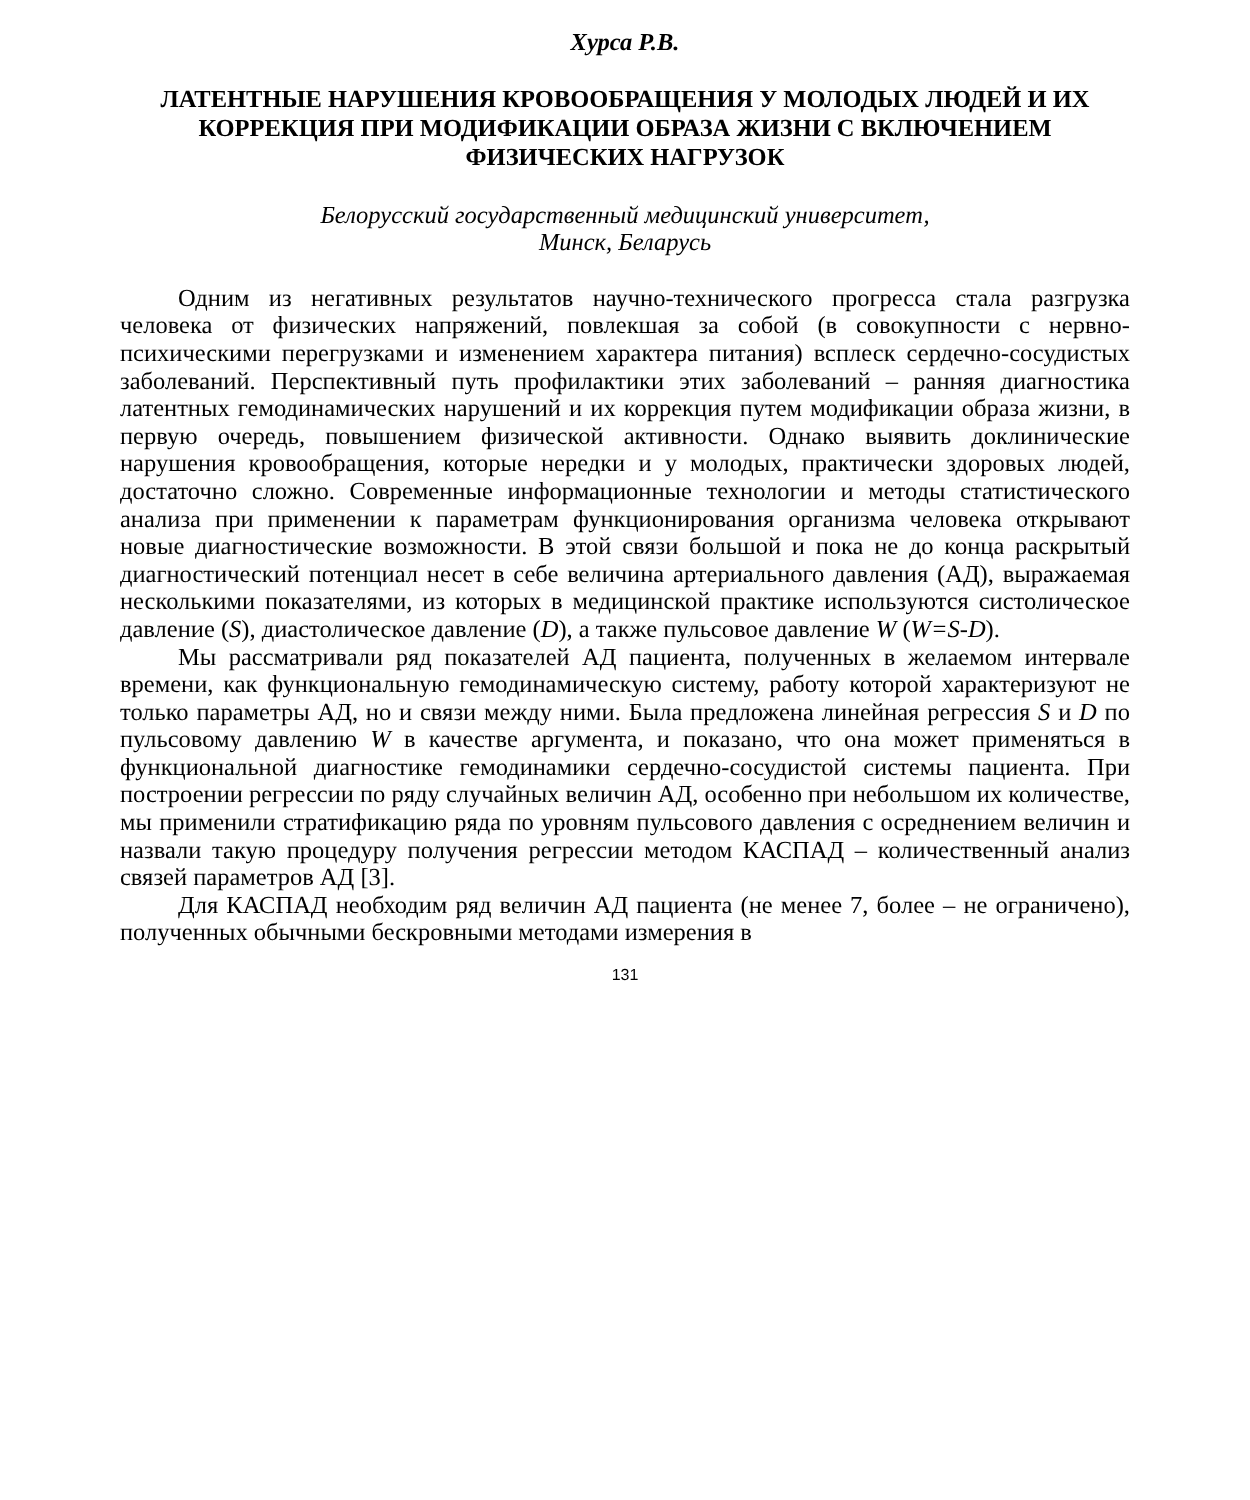Хурса Р.В.
ЛАТЕНТНЫЕ НАРУШЕНИЯ КРОВООБРАЩЕНИЯ У МОЛОДЫХ ЛЮДЕЙ И ИХ КОРРЕКЦИЯ ПРИ МОДИФИКАЦИИ ОБРАЗА ЖИЗНИ С ВКЛЮЧЕНИЕМ ФИЗИЧЕСКИХ НАГРУЗОК
Белорусский государственный медицинский университет,
Минск, Беларусь
Одним из негативных результатов научно-технического прогресса стала разгрузка человека от физических напряжений, повлекшая за собой (в совокупности с нервно-психическими перегрузками и изменением характера питания) всплеск сердечно-сосудистых заболеваний. Перспективный путь профилактики этих заболеваний – ранняя диагностика латентных гемодинамических нарушений и их коррекция путем модификации образа жизни, в первую очередь, повышением физической активности. Однако выявить доклинические нарушения кровообращения, которые нередки и у молодых, практически здоровых людей, достаточно сложно. Современные информационные технологии и методы статистического анализа при применении к параметрам функционирования организма человека открывают новые диагностические возможности. В этой связи большой и пока не до конца раскрытый диагностический потенциал несет в себе величина артериального давления (АД), выражаемая несколькими показателями, из которых в медицинской практике используются систолическое давление (S), диастолическое давление (D), а также пульсовое давление W (W=S-D).
Мы рассматривали ряд показателей АД пациента, полученных в желаемом интервале времени, как функциональную гемодинамическую систему, работу которой характеризуют не только параметры АД, но и связи между ними. Была предложена линейная регрессия S и D по пульсовому давлению W в качестве аргумента, и показано, что она может применяться в функциональной диагностике гемодинамики сердечно-сосудистой системы пациента. При построении регрессии по ряду случайных величин АД, особенно при небольшом их количестве, мы применили стратификацию ряда по уровням пульсового давления с осреднением величин и назвали такую процедуру получения регрессии методом КАСПАД – количественный анализ связей параметров АД [3].
Для КАСПАД необходим ряд величин АД пациента (не менее 7, более – не ограничено), полученных обычными бескровными методами измерения в
131